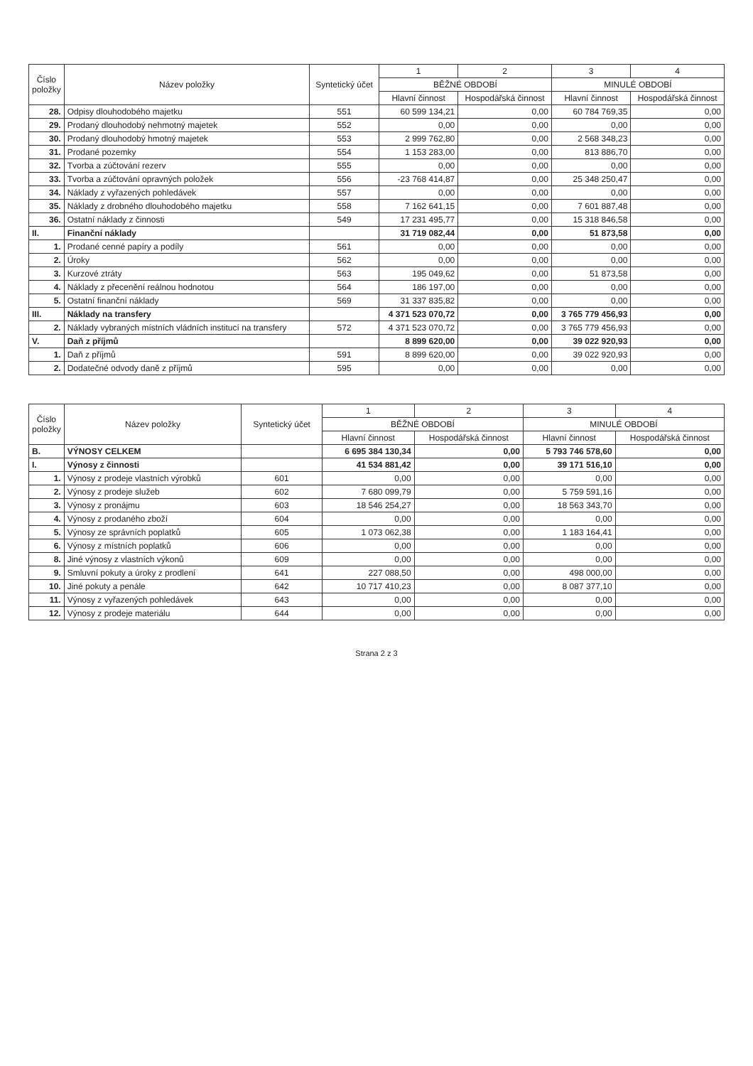| Číslo položky | Název položky | Syntetický účet | 1 | 2 | 3 | 4 |
| --- | --- | --- | --- | --- | --- | --- |
| | | | BĚŽNÉ OBDOBÍ | | MINULÉ OBDOBÍ | |
| | | | Hlavní činnost | Hospodářská činnost | Hlavní činnost | Hospodářská činnost |
| 28. | Odpisy dlouhodobého majetku | 551 | 60 599 134,21 | 0,00 | 60 784 769,35 | 0,00 |
| 29. | Prodaný dlouhodobý nehmotný majetek | 552 | 0,00 | 0,00 | 0,00 | 0,00 |
| 30. | Prodaný dlouhodobý hmotný majetek | 553 | 2 999 762,80 | 0,00 | 2 568 348,23 | 0,00 |
| 31. | Prodané pozemky | 554 | 1 153 283,00 | 0,00 | 813 886,70 | 0,00 |
| 32. | Tvorba a zúčtování rezerv | 555 | 0,00 | 0,00 | 0,00 | 0,00 |
| 33. | Tvorba a zúčtování opravných položek | 556 | -23 768 414,87 | 0,00 | 25 348 250,47 | 0,00 |
| 34. | Náklady z vyřazených pohledávek | 557 | 0,00 | 0,00 | 0,00 | 0,00 |
| 35. | Náklady z drobného dlouhodobého majetku | 558 | 7 162 641,15 | 0,00 | 7 601 887,48 | 0,00 |
| 36. | Ostatní náklady z činnosti | 549 | 17 231 495,77 | 0,00 | 15 318 846,58 | 0,00 |
| II. | Finanční náklady | | 31 719 082,44 | 0,00 | 51 873,58 | 0,00 |
| 1. | Prodané cenné papíry a podíly | 561 | 0,00 | 0,00 | 0,00 | 0,00 |
| 2. | Úroky | 562 | 0,00 | 0,00 | 0,00 | 0,00 |
| 3. | Kurzové ztráty | 563 | 195 049,62 | 0,00 | 51 873,58 | 0,00 |
| 4. | Náklady z přecenění reálnou hodnotou | 564 | 186 197,00 | 0,00 | 0,00 | 0,00 |
| 5. | Ostatní finanční náklady | 569 | 31 337 835,82 | 0,00 | 0,00 | 0,00 |
| III. | Náklady na transfery | | 4 371 523 070,72 | 0,00 | 3 765 779 456,93 | 0,00 |
| 2. | Náklady vybraných místních vládních institucí na transfery | 572 | 4 371 523 070,72 | 0,00 | 3 765 779 456,93 | 0,00 |
| V. | Daň z příjmů | | 8 899 620,00 | 0,00 | 39 022 920,93 | 0,00 |
| 1. | Daň z příjmů | 591 | 8 899 620,00 | 0,00 | 39 022 920,93 | 0,00 |
| 2. | Dodatečné odvody daně z příjmů | 595 | 0,00 | 0,00 | 0,00 | 0,00 |
| Číslo položky | Název položky | Syntetický účet | 1 | 2 | 3 | 4 |
| --- | --- | --- | --- | --- | --- | --- |
| | | | BĚŽNÉ OBDOBÍ | | MINULÉ OBDOBÍ | |
| | | | Hlavní činnost | Hospodářská činnost | Hlavní činnost | Hospodářská činnost |
| B. | VÝNOSY CELKEM | | 6 695 384 130,34 | 0,00 | 5 793 746 578,60 | 0,00 |
| I. | Výnosy z činnosti | | 41 534 881,42 | 0,00 | 39 171 516,10 | 0,00 |
| 1. | Výnosy z prodeje vlastních výrobků | 601 | 0,00 | 0,00 | 0,00 | 0,00 |
| 2. | Výnosy z prodeje služeb | 602 | 7 680 099,79 | 0,00 | 5 759 591,16 | 0,00 |
| 3. | Výnosy z pronájmu | 603 | 18 546 254,27 | 0,00 | 18 563 343,70 | 0,00 |
| 4. | Výnosy z prodaného zboží | 604 | 0,00 | 0,00 | 0,00 | 0,00 |
| 5. | Výnosy ze správních poplatků | 605 | 1 073 062,38 | 0,00 | 1 183 164,41 | 0,00 |
| 6. | Výnosy z místních poplatků | 606 | 0,00 | 0,00 | 0,00 | 0,00 |
| 8. | Jiné výnosy z vlastních výkonů | 609 | 0,00 | 0,00 | 0,00 | 0,00 |
| 9. | Smluvní pokuty a úroky z prodlení | 641 | 227 088,50 | 0,00 | 498 000,00 | 0,00 |
| 10. | Jiné pokuty a penále | 642 | 10 717 410,23 | 0,00 | 8 087 377,10 | 0,00 |
| 11. | Výnosy z vyřazených pohledávek | 643 | 0,00 | 0,00 | 0,00 | 0,00 |
| 12. | Výnosy z prodeje materiálu | 644 | 0,00 | 0,00 | 0,00 | 0,00 |
Strana 2 z 3